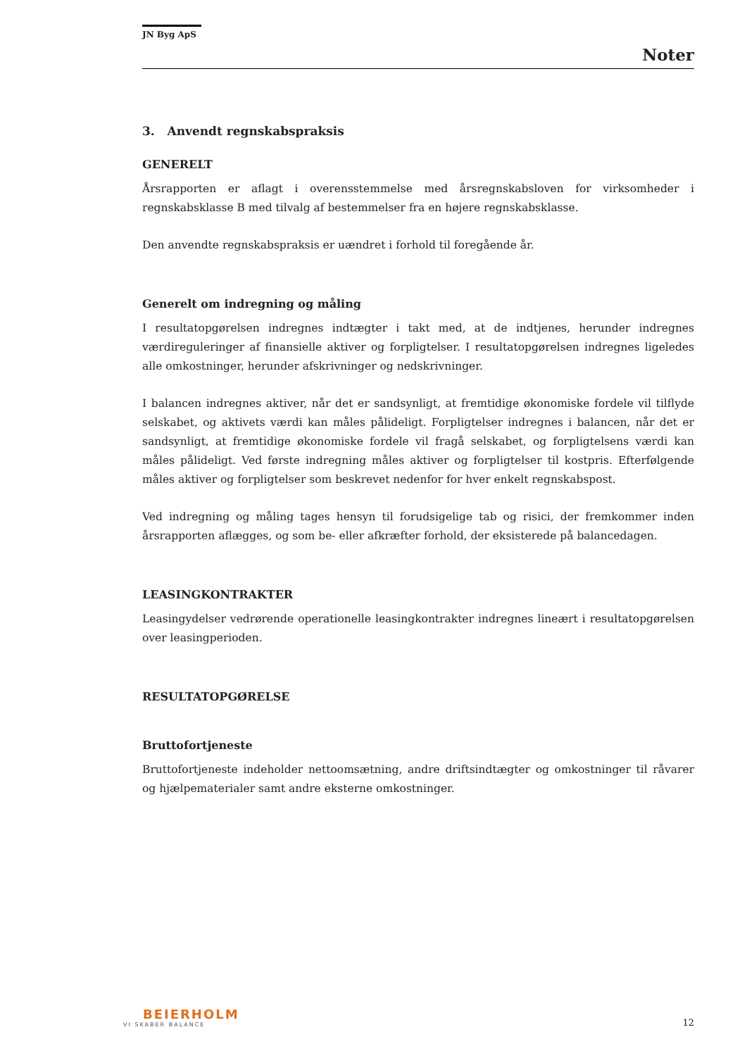JN Byg ApS
Noter
3. Anvendt regnskabspraksis
GENERELT
Årsrapporten er aflagt i overensstemmelse med årsregnskabsloven for virksomheder i regnskabsklasse B med tilvalg af bestemmelser fra en højere regnskabsklasse.
Den anvendte regnskabspraksis er uændret i forhold til foregående år.
Generelt om indregning og måling
I resultatopgørelsen indregnes indtægter i takt med, at de indtjenes, herunder indregnes værdireguleringer af finansielle aktiver og forpligtelser. I resultatopgørelsen indregnes ligeledes alle omkostninger, herunder afskrivninger og nedskrivninger.
I balancen indregnes aktiver, når det er sandsynligt, at fremtidige økonomiske fordele vil tilflyde selskabet, og aktivets værdi kan måles pålideligt. Forpligtelser indregnes i balancen, når det er sandsynligt, at fremtidige økonomiske fordele vil fragå selskabet, og forpligtelsens værdi kan måles pålideligt. Ved første indregning måles aktiver og forpligtelser til kostpris. Efterfølgende måles aktiver og forpligtelser som beskrevet nedenfor for hver enkelt regnskabspost.
Ved indregning og måling tages hensyn til forudsigelige tab og risici, der fremkommer inden årsrapporten aflægges, og som be- eller afkræfter forhold, der eksisterede på balancedagen.
LEASINGKONTRAKTER
Leasingydelser vedrørende operationelle leasingkontrakter indregnes lineært i resultatopgørelsen over leasingperioden.
RESULTATOPGØRELSE
Bruttofortjeneste
Bruttofortjeneste indeholder nettoomsætning, andre driftsindtægter og omkostninger til råvarer og hjælpematerialer samt andre eksterne omkostninger.
BEIERHOLM
VI SKABER BALANCE
12